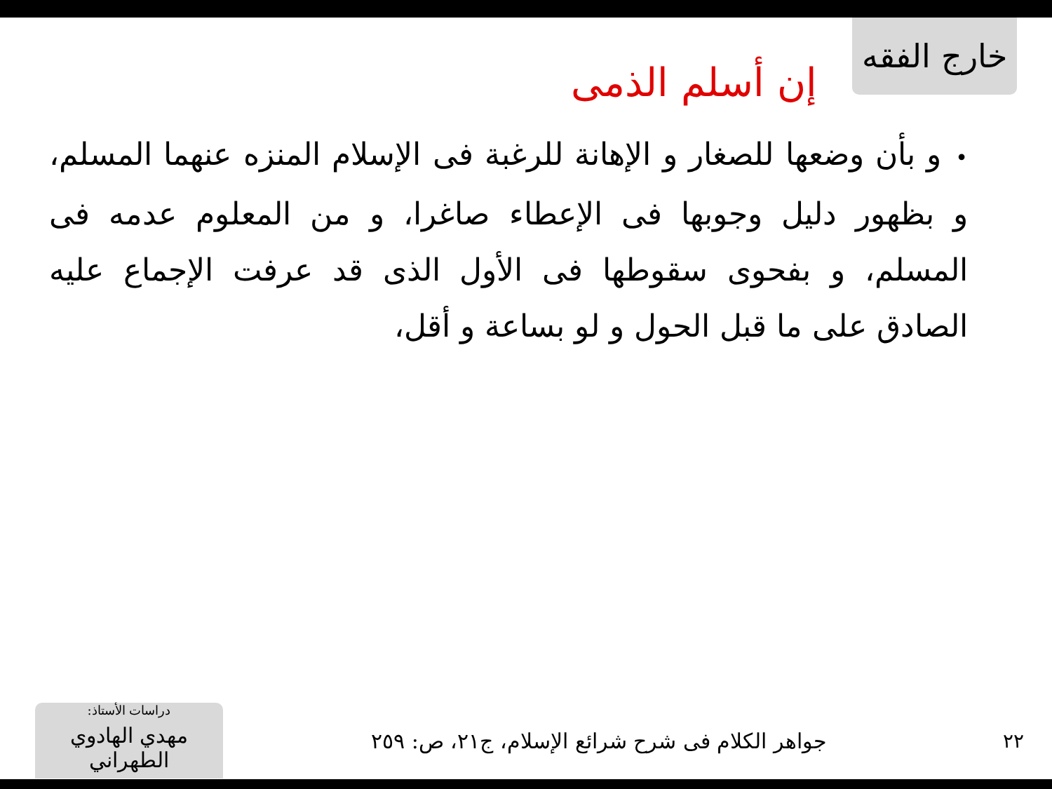خارج الفقه
إن أسلم الذمى
•و بأن وضعها للصغار و الإهانة للرغبة فى الإسلام المنزه عنهما المسلم، و بظهور دليل وجوبها فى الإعطاء صاغرا، و من المعلوم عدمه فى المسلم، و بفحوى سقوطها فى الأول الذى قد عرفت الإجماع عليه الصادق على ما قبل الحول و لو بساعة و أقل،
٢٢
جواهر الكلام فى شرح شرائع الإسلام، ج٢١، ص: ٢٥٩
دراسات الأستاذ:
مهدي الهادوي الطهراني